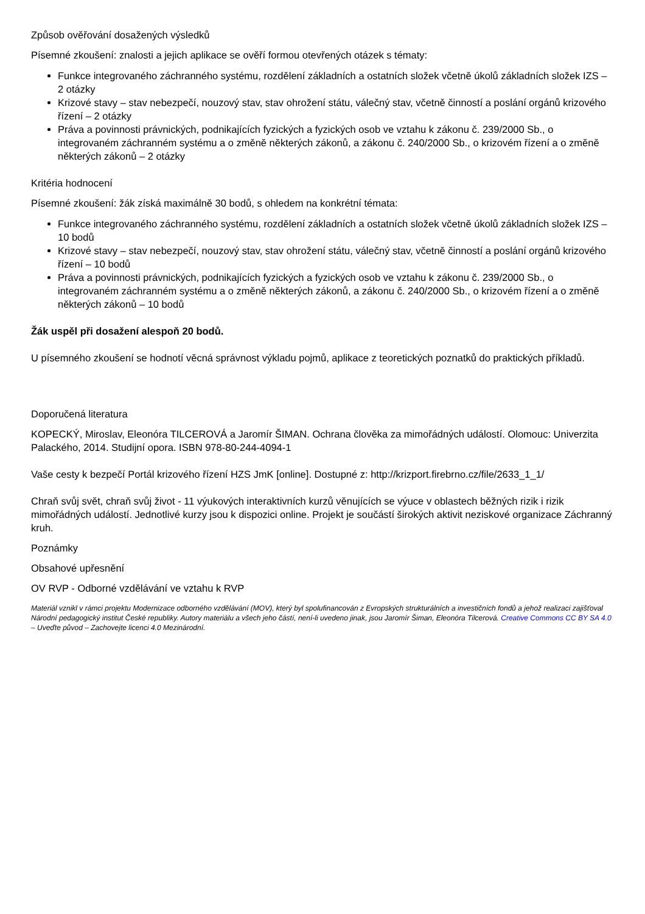Způsob ověřování dosažených výsledků
Písemné zkoušení: znalosti a jejich aplikace se ověří formou otevřených otázek s tématy:
Funkce integrovaného záchranného systému, rozdělení základních a ostatních složek včetně úkolů základních složek IZS – 2 otázky
Krizové stavy – stav nebezpečí, nouzový stav, stav ohrožení státu, válečný stav, včetně činností a poslání orgánů krizového řízení – 2 otázky
Práva a povinnosti právnických, podnikajících fyzických a fyzických osob ve vztahu k zákonu č. 239/2000 Sb., o integrovaném záchranném systému a o změně některých zákonů, a zákonu č. 240/2000 Sb., o krizovém řízení a o změně některých zákonů – 2 otázky
Kritéria hodnocení
Písemné zkoušení: žák získá maximálně 30 bodů, s ohledem na konkrétní témata:
Funkce integrovaného záchranného systému, rozdělení základních a ostatních složek včetně úkolů základních složek IZS – 10 bodů
Krizové stavy – stav nebezpečí, nouzový stav, stav ohrožení státu, válečný stav, včetně činností a poslání orgánů krizového řízení – 10 bodů
Práva a povinnosti právnických, podnikajících fyzických a fyzických osob ve vztahu k zákonu č. 239/2000 Sb., o integrovaném záchranném systému a o změně některých zákonů, a zákonu č. 240/2000 Sb., o krizovém řízení a o změně některých zákonů – 10 bodů
Žák uspěl při dosažení alespoň 20 bodů.
U písemného zkoušení se hodnotí věcná správnost výkladu pojmů, aplikace z teoretických poznatků do praktických příkladů.
Doporučená literatura
KOPECKÝ, Miroslav, Eleonóra TILCEROVÁ a Jaromír ŠIMAN. Ochrana člověka za mimořádných událostí. Olomouc: Univerzita Palackého, 2014. Studijní opora. ISBN 978-80-244-4094-1
Vaše cesty k bezpečí Portál krizového řízení HZS JmK [online]. Dostupné z: http://krizport.firebrno.cz/file/2633_1_1/
Chraň svůj svět, chraň svůj život - 11 výukových interaktivních kurzů věnujících se výuce v oblastech běžných rizik i rizik mimořádných událostí. Jednotlivé kurzy jsou k dispozici online. Projekt je součástí širokých aktivit neziskové organizace Záchranný kruh.
Poznámky
Obsahové upřesnění
OV RVP - Odborné vzdělávání ve vztahu k RVP
Materiál vznikl v rámci projektu Modernizace odborného vzdělávání (MOV), který byl spolufinancován z Evropských strukturálních a investičních fondů a jehož realizaci zajišťoval Národní pedagogický institut České republiky. Autory materiálu a všech jeho částí, není-li uvedeno jinak, jsou Jaromír Šiman, Eleonóra Tilcerová. Creative Commons CC BY SA 4.0 – Uveďte původ – Zachovejte licenci 4.0 Mezinárodní.